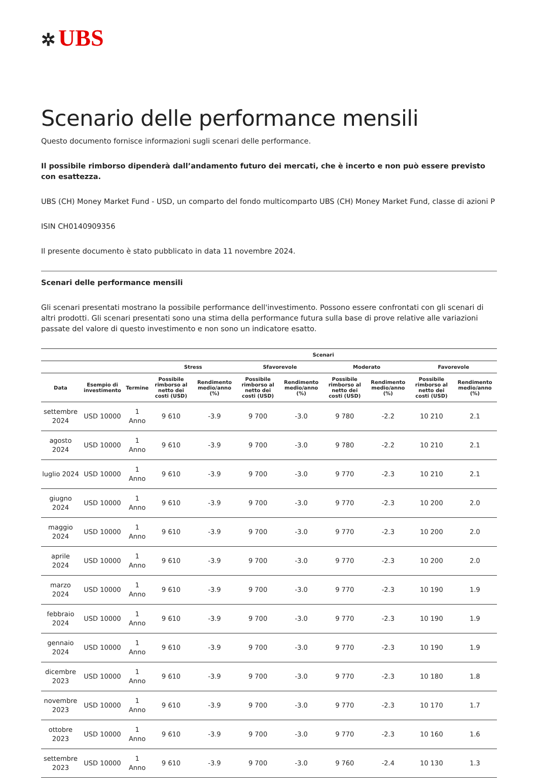✲ UBS
Scenario delle performance mensili
Questo documento fornisce informazioni sugli scenari delle performance.
Il possibile rimborso dipenderà dall’andamento futuro dei mercati, che è incerto e non può essere previsto con esattezza.
UBS (CH) Money Market Fund - USD, un comparto del fondo multicomparto UBS (CH) Money Market Fund, classe di azioni P
ISIN CH0140909356
Il presente documento è stato pubblicato in data 11 novembre 2024.
Scenari delle performance mensili
Gli scenari presentati mostrano la possibile performance dell'investimento. Possono essere confrontati con gli scenari di altri prodotti. Gli scenari presentati sono una stima della performance futura sulla base di prove relative alle variazioni passate del valore di questo investimento e non sono un indicatore esatto.
| | | | Scenari | | | | | | | |
| --- | --- | --- | --- | --- | --- | --- | --- | --- | --- | --- |
| | | | Stress | | Sfavorevole | | Moderato | | Favorevole | |
| Data | Esempio di investimento | Termine | Possibile rimborso al netto dei costi (USD) | Rendimento medio/anno (%) | Possibile rimborso al netto dei costi (USD) | Rendimento medio/anno (%) | Possibile rimborso al netto dei costi (USD) | Rendimento medio/anno (%) | Possibile rimborso al netto dei costi (USD) | Rendimento medio/anno (%) |
| settembre 2024 | USD 10000 | 1 Anno | 9 610 | -3.9 | 9 700 | -3.0 | 9 780 | -2.2 | 10 210 | 2.1 |
| agosto 2024 | USD 10000 | 1 Anno | 9 610 | -3.9 | 9 700 | -3.0 | 9 780 | -2.2 | 10 210 | 2.1 |
| luglio 2024 | USD 10000 | 1 Anno | 9 610 | -3.9 | 9 700 | -3.0 | 9 770 | -2.3 | 10 210 | 2.1 |
| giugno 2024 | USD 10000 | 1 Anno | 9 610 | -3.9 | 9 700 | -3.0 | 9 770 | -2.3 | 10 200 | 2.0 |
| maggio 2024 | USD 10000 | 1 Anno | 9 610 | -3.9 | 9 700 | -3.0 | 9 770 | -2.3 | 10 200 | 2.0 |
| aprile 2024 | USD 10000 | 1 Anno | 9 610 | -3.9 | 9 700 | -3.0 | 9 770 | -2.3 | 10 200 | 2.0 |
| marzo 2024 | USD 10000 | 1 Anno | 9 610 | -3.9 | 9 700 | -3.0 | 9 770 | -2.3 | 10 190 | 1.9 |
| febbraio 2024 | USD 10000 | 1 Anno | 9 610 | -3.9 | 9 700 | -3.0 | 9 770 | -2.3 | 10 190 | 1.9 |
| gennaio 2024 | USD 10000 | 1 Anno | 9 610 | -3.9 | 9 700 | -3.0 | 9 770 | -2.3 | 10 190 | 1.9 |
| dicembre 2023 | USD 10000 | 1 Anno | 9 610 | -3.9 | 9 700 | -3.0 | 9 770 | -2.3 | 10 180 | 1.8 |
| novembre 2023 | USD 10000 | 1 Anno | 9 610 | -3.9 | 9 700 | -3.0 | 9 770 | -2.3 | 10 170 | 1.7 |
| ottobre 2023 | USD 10000 | 1 Anno | 9 610 | -3.9 | 9 700 | -3.0 | 9 770 | -2.3 | 10 160 | 1.6 |
| settembre 2023 | USD 10000 | 1 Anno | 9 610 | -3.9 | 9 700 | -3.0 | 9 760 | -2.4 | 10 130 | 1.3 |